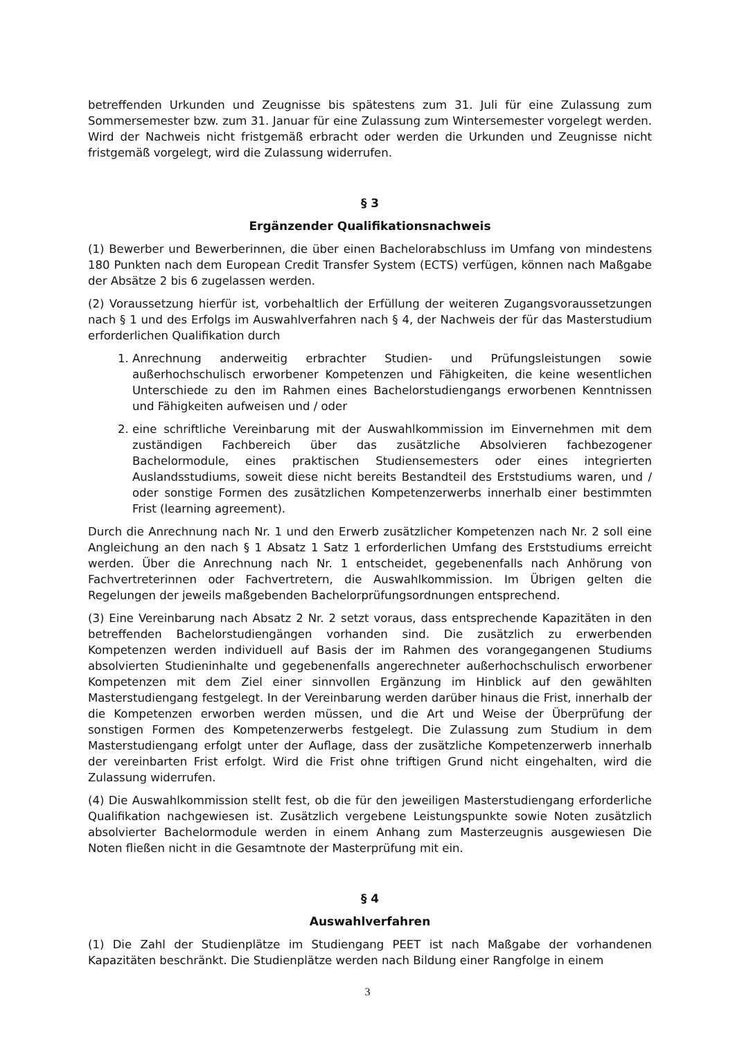betreffenden Urkunden und Zeugnisse bis spätestens zum 31. Juli für eine Zulassung zum Sommersemester bzw. zum 31. Januar für eine Zulassung zum Wintersemester vorgelegt werden. Wird der Nachweis nicht fristgemäß erbracht oder werden die Urkunden und Zeugnisse nicht fristgemäß vorgelegt, wird die Zulassung widerrufen.
§ 3
Ergänzender Qualifikationsnachweis
(1) Bewerber und Bewerberinnen, die über einen Bachelorabschluss im Umfang von mindestens 180 Punkten nach dem European Credit Transfer System (ECTS) verfügen, können nach Maßgabe der Absätze 2 bis 6 zugelassen werden.
(2) Voraussetzung hierfür ist, vorbehaltlich der Erfüllung der weiteren Zugangsvoraussetzungen nach § 1 und des Erfolgs im Auswahlverfahren nach § 4, der Nachweis der für das Masterstudium erforderlichen Qualifikation durch
1. Anrechnung anderweitig erbrachter Studien- und Prüfungsleistungen sowie außerhochschulisch erworbener Kompetenzen und Fähigkeiten, die keine wesentlichen Unterschiede zu den im Rahmen eines Bachelorstudiengangs erworbenen Kenntnissen und Fähigkeiten aufweisen und / oder
2. eine schriftliche Vereinbarung mit der Auswahlkommission im Einvernehmen mit dem zuständigen Fachbereich über das zusätzliche Absolvieren fachbezogener Bachelormodule, eines praktischen Studiensemesters oder eines integrierten Auslandsstudiums, soweit diese nicht bereits Bestandteil des Erststudiums waren, und / oder sonstige Formen des zusätzlichen Kompetenzerwerbs innerhalb einer bestimmten Frist (learning agreement).
Durch die Anrechnung nach Nr. 1 und den Erwerb zusätzlicher Kompetenzen nach Nr. 2 soll eine Angleichung an den nach § 1 Absatz 1 Satz 1 erforderlichen Umfang des Erststudiums erreicht werden. Über die Anrechnung nach Nr. 1 entscheidet, gegebenenfalls nach Anhörung von Fachvertreterinnen oder Fachvertretern, die Auswahlkommission. Im Übrigen gelten die Regelungen der jeweils maßgebenden Bachelorprüfungsordnungen entsprechend.
(3) Eine Vereinbarung nach Absatz 2 Nr. 2 setzt voraus, dass entsprechende Kapazitäten in den betreffenden Bachelorstudiengängen vorhanden sind. Die zusätzlich zu erwerbenden Kompetenzen werden individuell auf Basis der im Rahmen des vorangegangenen Studiums absolvierten Studieninhalte und gegebenenfalls angerechneter außerhochschulisch erworbener Kompetenzen mit dem Ziel einer sinnvollen Ergänzung im Hinblick auf den gewählten Masterstudiengang festgelegt. In der Vereinbarung werden darüber hinaus die Frist, innerhalb der die Kompetenzen erworben werden müssen, und die Art und Weise der Überprüfung der sonstigen Formen des Kompetenzerwerbs festgelegt. Die Zulassung zum Studium in dem Masterstudiengang erfolgt unter der Auflage, dass der zusätzliche Kompetenzerwerb innerhalb der vereinbarten Frist erfolgt. Wird die Frist ohne triftigen Grund nicht eingehalten, wird die Zulassung widerrufen.
(4) Die Auswahlkommission stellt fest, ob die für den jeweiligen Masterstudiengang erforderliche Qualifikation nachgewiesen ist. Zusätzlich vergebene Leistungspunkte sowie Noten zusätzlich absolvierter Bachelormodule werden in einem Anhang zum Masterzeugnis ausgewiesen Die Noten fließen nicht in die Gesamtnote der Masterprüfung mit ein.
§ 4
Auswahlverfahren
(1) Die Zahl der Studienplätze im Studiengang PEET ist nach Maßgabe der vorhandenen Kapazitäten beschränkt. Die Studienplätze werden nach Bildung einer Rangfolge in einem
3